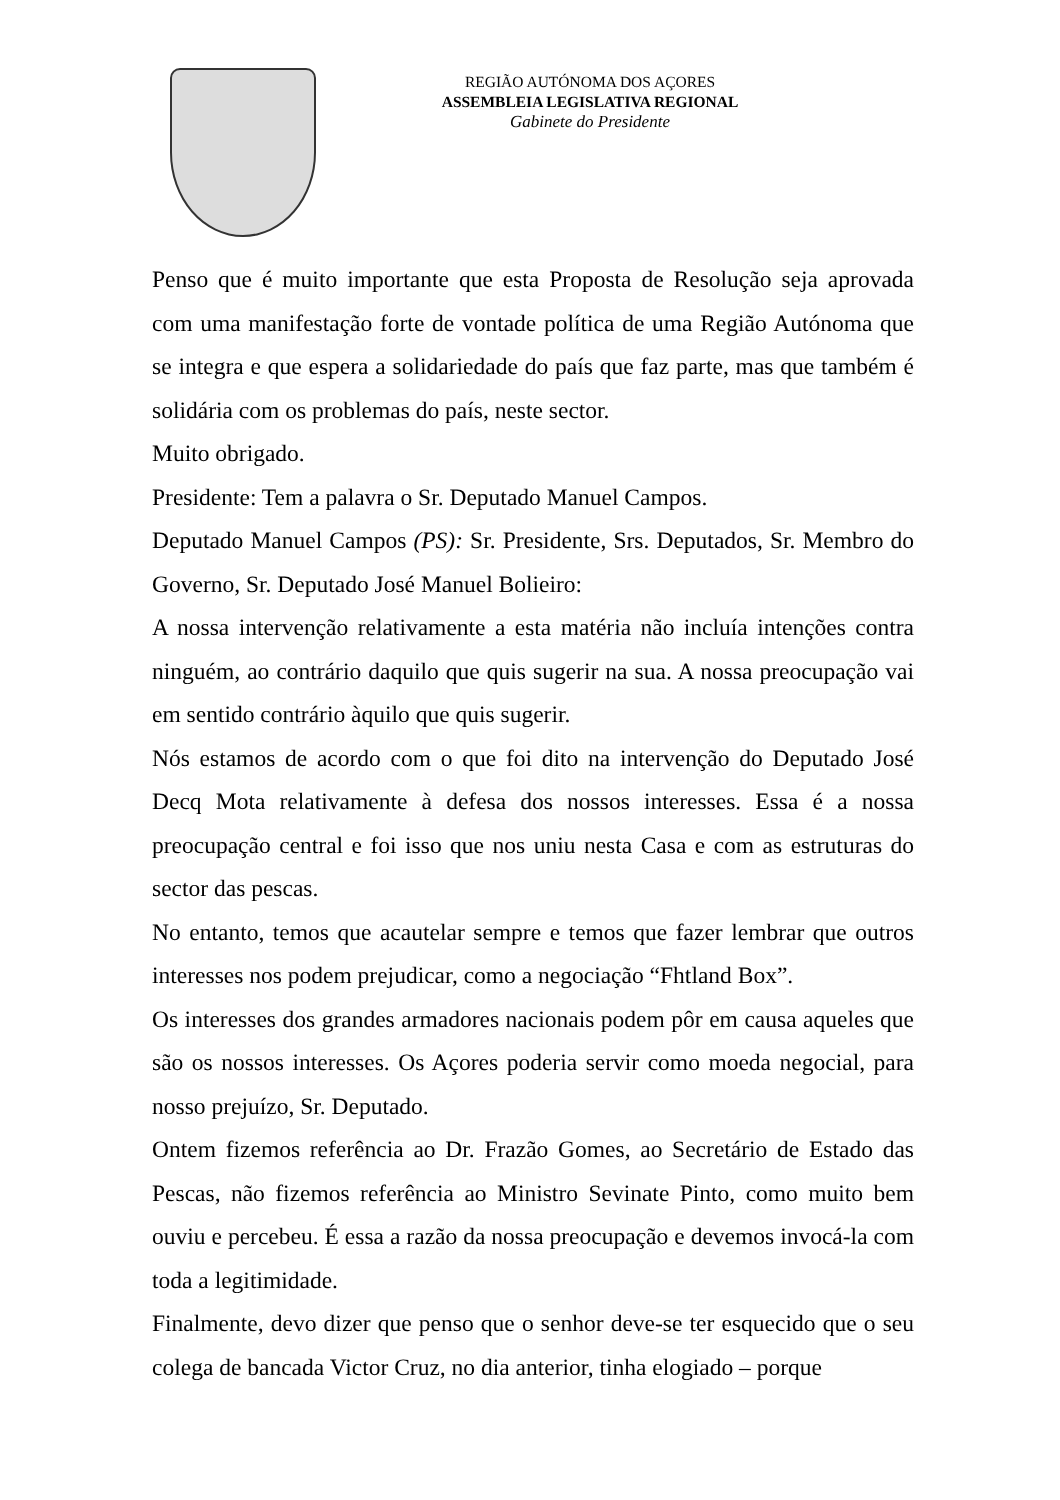REGIÃO AUTÓNOMA DOS AÇORES
ASSEMBLEIA LEGISLATIVA REGIONAL
Gabinete do Presidente
Penso que é muito importante que esta Proposta de Resolução seja aprovada com uma manifestação forte de vontade política de uma Região Autónoma que se integra e que espera a solidariedade do país que faz parte, mas que também é solidária com os problemas do país, neste sector.
Muito obrigado.
Presidente: Tem a palavra o Sr. Deputado Manuel Campos.
Deputado Manuel Campos (PS): Sr. Presidente, Srs. Deputados, Sr. Membro do Governo, Sr. Deputado José Manuel Bolieiro:
A nossa intervenção relativamente a esta matéria não incluía intenções contra ninguém, ao contrário daquilo que quis sugerir na sua. A nossa preocupação vai em sentido contrário àquilo que quis sugerir.
Nós estamos de acordo com o que foi dito na intervenção do Deputado José Decq Mota relativamente à defesa dos nossos interesses. Essa é a nossa preocupação central e foi isso que nos uniu nesta Casa e com as estruturas do sector das pescas.
No entanto, temos que acautelar sempre e temos que fazer lembrar que outros interesses nos podem prejudicar, como a negociação “Fhtland Box”.
Os interesses dos grandes armadores nacionais podem pôr em causa aqueles que são os nossos interesses. Os Açores poderia servir como moeda negocial, para nosso prejuízo, Sr. Deputado.
Ontem fizemos referência ao Dr. Frazão Gomes, ao Secretário de Estado das Pescas, não fizemos referência ao Ministro Sevinate Pinto, como muito bem ouviu e percebeu. É essa a razão da nossa preocupação e devemos invocá-la com toda a legitimidade.
Finalmente, devo dizer que penso que o senhor deve-se ter esquecido que o seu colega de bancada Victor Cruz, no dia anterior, tinha elogiado – porque